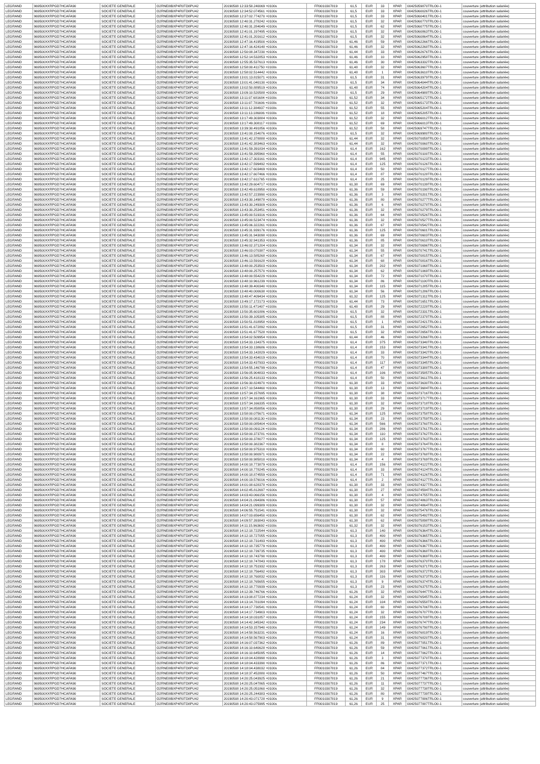| LEGRAND | 969500XXRPGD7HCAFA90 | SOCIETE GENERALE | O2RNE8IBXP4R0TD8PU42 | 20190508 12:33:58.240069 +0100s | FR0010307819 | 61,5 | EUR | 33 | XPAR | 00425059870TRLO0-1 | couverture (attribution salariée) |
| LEGRAND | 969500XXRPGD7HCAFA90 | SOCIETE GENERALE | O2RNE8IBXP4R0TD8PU42 | 20190508 12:34:52.074561 +0100s | FR0010307819 | 61,5 | EUR | 33 | XPAR | 00425060026TRLO0-1 | couverture (attribution salariée) |
| LEGRAND | 969500XXRPGD7HCAFA90 | SOCIETE GENERALE | O2RNE8IBXP4R0TD8PU42 | 20190508 12:37:02.774270 +0100s | FR0010307819 | 61,5 | EUR | 33 | XPAR | 00425060401TRLO0-1 | couverture (attribution salariée) |
| LEGRAND | 969500XXRPGD7HCAFA90 | SOCIETE GENERALE | O2RNE8IBXP4R0TD8PU42 | 20190508 12:40:31.278242 +0100s | FR0010307819 | 61,5 | EUR | 32 | XPAR | 00425060770TRLO0-1 | couverture (attribution salariée) |
| LEGRAND | 969500XXRPGD7HCAFA90 | SOCIETE GENERALE | O2RNE8IBXP4R0TD8PU42 | 20190508 12:40:31.284049 +0100s | FR0010307819 | 61,5 | EUR | 62 | XPAR | 00425060775TRLO0-1 | couverture (attribution salariée) |
| LEGRAND | 969500XXRPGD7HCAFA90 | SOCIETE GENERALE | O2RNE8IBXP4R0TD8PU42 | 20190508 12:41:01.197495 +0100s | FR0010307819 | 61,5 | EUR | 32 | XPAR | 00425060863TRLO0-1 | couverture (attribution salariée) |
| LEGRAND | 969500XXRPGD7HCAFA90 | SOCIETE GENERALE | O2RNE8IBXP4R0TD8PU42 | 20190508 12:41:01.201612 +0100s | FR0010307819 | 61,5 | EUR | 32 | XPAR | 00425060864TRLO0-1 | couverture (attribution salariée) |
| LEGRAND | 969500XXRPGD7HCAFA90 | SOCIETE GENERALE | O2RNE8IBXP4R0TD8PU42 | 20190508 12:47:16.419500 +0100s | FR0010307819 | 61,46 | EUR | 59 | XPAR | 00425062266TRLO0-1 | couverture (attribution salariée) |
| LEGRAND | 969500XXRPGD7HCAFA90 | SOCIETE GENERALE | O2RNE8IBXP4R0TD8PU42 | 20190508 12:47:16.424148 +0100s | FR0010307819 | 61,46 | EUR | 32 | XPAR | 00425062268TRLO0-1 | couverture (attribution salariée) |
| LEGRAND | 969500XXRPGD7HCAFA90 | SOCIETE GENERALE | O2RNE8IBXP4R0TD8PU42 | 20190508 12:50:08.347230 +0100s | FR0010307819 | 61,44 | EUR | 33 | XPAR | 00425062676TRLO0-1 | couverture (attribution salariée) |
| LEGRAND | 969500XXRPGD7HCAFA90 | SOCIETE GENERALE | O2RNE8IBXP4R0TD8PU42 | 20190508 12:52:14.532853 +0100s | FR0010307819 | 61,46 | EUR | 10 | XPAR | 00425062958TRLO0-1 | couverture (attribution salariée) |
| LEGRAND | 969500XXRPGD7HCAFA90 | SOCIETE GENERALE | O2RNE8IBXP4R0TD8PU42 | 20190508 12:55:35.537613 +0100s | FR0010307819 | 61,46 | EUR | 30 | XPAR | 00425063332TRLO0-1 | couverture (attribution salariée) |
| LEGRAND | 969500XXRPGD7HCAFA90 | SOCIETE GENERALE | O2RNE8IBXP4R0TD8PU42 | 20190508 12:58:00.411750 +0100s | FR0010307819 | 61,48 | EUR | 32 | XPAR | 00425063607TRLO0-1 | couverture (attribution salariée) |
| LEGRAND | 969500XXRPGD7HCAFA90 | SOCIETE GENERALE | O2RNE8IBXP4R0TD8PU42 | 20190508 12:58:02.514442 +0100s | FR0010307819 | 61,48 | EUR | 1 | XPAR | 00425063610TRLO0-1 | couverture (attribution salariée) |
| LEGRAND | 969500XXRPGD7HCAFA90 | SOCIETE GENERALE | O2RNE8IBXP4R0TD8PU42 | 20190508 13:01:13.815071 +0100s | FR0010307819 | 61,5 | EUR | 31 | XPAR | 00425063979TRLO0-1 | couverture (attribution salariée) |
| LEGRAND | 969500XXRPGD7HCAFA90 | SOCIETE GENERALE | O2RNE8IBXP4R0TD8PU42 | 20190508 13:01:41.040130 +0100s | FR0010307819 | 61,5 | EUR | 34 | XPAR | 00425064044TRLO0-1 | couverture (attribution salariée) |
| LEGRAND | 969500XXRPGD7HCAFA90 | SOCIETE GENERALE | O2RNE8IBXP4R0TD8PU42 | 20190508 13:02:50.889519 +0100s | FR0010307819 | 61,48 | EUR | 74 | XPAR | 00425064204TRLO0-1 | couverture (attribution salariée) |
| LEGRAND | 969500XXRPGD7HCAFA90 | SOCIETE GENERALE | O2RNE8IBXP4R0TD8PU42 | 20190508 13:09:10.520588 +0100s | FR0010307819 | 61,5 | EUR | 29 | XPAR | 00425064988TRLO0-1 | couverture (attribution salariée) |
| LEGRAND | 969500XXRPGD7HCAFA90 | SOCIETE GENERALE | O2RNE8IBXP4R0TD8PU42 | 20190508 13:11:07.681684 +0100s | FR0010307819 | 61,52 | EUR | 34 | XPAR | 00425065172TRLO0-1 | couverture (attribution salariée) |
| LEGRAND | 969500XXRPGD7HCAFA90 | SOCIETE GENERALE | O2RNE8IBXP4R0TD8PU42 | 20190508 13:11:07.781606 +0100s | FR0010307819 | 61,52 | EUR | 32 | XPAR | 00425065173TRLO0-1 | couverture (attribution salariée) |
| LEGRAND | 969500XXRPGD7HCAFA90 | SOCIETE GENERALE | O2RNE8IBXP4R0TD8PU42 | 20190508 13:11:12.384937 +0100s | FR0010307819 | 61,52 | EUR | 55 | XPAR | 00425065204TRLO0-1 | couverture (attribution salariée) |
| LEGRAND | 969500XXRPGD7HCAFA90 | SOCIETE GENERALE | O2RNE8IBXP4R0TD8PU42 | 20190508 13:11:13.186006 +0100s | FR0010307819 | 61,52 | EUR | 18 | XPAR | 00425065205TRLO0-1 | couverture (attribution salariée) |
| LEGRAND | 969500XXRPGD7HCAFA90 | SOCIETE GENERALE | O2RNE8IBXP4R0TD8PU42 | 20190508 13:17:49.303884 +0100s | FR0010307819 | 61,52 | EUR | 32 | XPAR | 00425066012TRLO0-1 | couverture (attribution salariée) |
| LEGRAND | 969500XXRPGD7HCAFA90 | SOCIETE GENERALE | O2RNE8IBXP4R0TD8PU42 | 20190508 13:17:49.308117 +0100s | FR0010307819 | 61,52 | EUR | 69 | XPAR | 00425066013TRLO0-1 | couverture (attribution salariée) |
| LEGRAND | 969500XXRPGD7HCAFA90 | SOCIETE GENERALE | O2RNE8IBXP4R0TD8PU42 | 20190508 13:39:30.491856 +0100s | FR0010307819 | 61,52 | EUR | 58 | XPAR | 00425069747TRLO0-1 | couverture (attribution salariée) |
| LEGRAND | 969500XXRPGD7HCAFA90 | SOCIETE GENERALE | O2RNE8IBXP4R0TD8PU42 | 20190508 13:41:00.154076 +0100s | FR0010307819 | 61,5 | EUR | 32 | XPAR | 00425069980TRLO0-1 | couverture (attribution salariée) |
| LEGRAND | 969500XXRPGD7HCAFA90 | SOCIETE GENERALE | O2RNE8IBXP4R0TD8PU42 | 20190508 13:41:42.378888 +0100s | FR0010307819 | 61,44 | EUR | 32 | XPAR | 00425070059TRLO0-1 | couverture (attribution salariée) |
| LEGRAND | 969500XXRPGD7HCAFA90 | SOCIETE GENERALE | O2RNE8IBXP4R0TD8PU42 | 20190508 13:41:42.383463 +0100s | FR0010307819 | 61,44 | EUR | 32 | XPAR | 00425070060TRLO0-1 | couverture (attribution salariée) |
| LEGRAND | 969500XXRPGD7HCAFA90 | SOCIETE GENERALE | O2RNE8IBXP4R0TD8PU42 | 20190508 13:41:59.391834 +0100s | FR0010307819 | 61,4 | EUR | 162 | XPAR | 00425070099TRLO0-1 | couverture (attribution salariée) |
| LEGRAND | 969500XXRPGD7HCAFA90 | SOCIETE GENERALE | O2RNE8IBXP4R0TD8PU42 | 20190508 13:41:59.395960 +0100s | FR0010307819 | 61,4 | EUR | 55 | XPAR | 00425070100TRLO0-1 | couverture (attribution salariée) |
| LEGRAND | 969500XXRPGD7HCAFA90 | SOCIETE GENERALE | O2RNE8IBXP4R0TD8PU42 | 20190508 13:42:17.303161 +0100s | FR0010307819 | 61,4 | EUR | 945 | XPAR | 00425070123TRLO0-1 | couverture (attribution salariée) |
| LEGRAND | 969500XXRPGD7HCAFA90 | SOCIETE GENERALE | O2RNE8IBXP4R0TD8PU42 | 20190508 13:42:17.599492 +0100s | FR0010307819 | 61,4 | EUR | 125 | XPAR | 00425070126TRLO0-1 | couverture (attribution salariée) |
| LEGRAND | 969500XXRPGD7HCAFA90 | SOCIETE GENERALE | O2RNE8IBXP4R0TD8PU42 | 20190508 13:42:17.603469 +0100s | FR0010307819 | 61,4 | EUR | 50 | XPAR | 00425070127TRLO0-1 | couverture (attribution salariée) |
| LEGRAND | 969500XXRPGD7HCAFA90 | SOCIETE GENERALE | O2RNE8IBXP4R0TD8PU42 | 20190508 13:42:17.607466 +0100s | FR0010307819 | 61,4 | EUR | 87 | XPAR | 00425070128TRLO0-1 | couverture (attribution salariée) |
| LEGRAND | 969500XXRPGD7HCAFA90 | SOCIETE GENERALE | O2RNE8IBXP4R0TD8PU42 | 20190508 13:42:17.611765 +0100s | FR0010307819 | 61,4 | EUR | 25 | XPAR | 00425070129TRLO0-1 | couverture (attribution salariée) |
| LEGRAND | 969500XXRPGD7HCAFA90 | SOCIETE GENERALE | O2RNE8IBXP4R0TD8PU42 | 20190508 13:42:29.604717 +0100s | FR0010307819 | 61,38 | EUR | 69 | XPAR | 00425070139TRLO0-1 | couverture (attribution salariée) |
| LEGRAND | 969500XXRPGD7HCAFA90 | SOCIETE GENERALE | O2RNE8IBXP4R0TD8PU42 | 20190508 13:42:49.618950 +0100s | FR0010307819 | 61,36 | EUR | 59 | XPAR | 00425070190TRLO0-1 | couverture (attribution salariée) |
| LEGRAND | 969500XXRPGD7HCAFA90 | SOCIETE GENERALE | O2RNE8IBXP4R0TD8PU42 | 20190508 13:42:57.223990 +0100s | FR0010307819 | 61,36 | EUR | 3 | XPAR | 00425070201TRLO0-1 | couverture (attribution salariée) |
| LEGRAND | 969500XXRPGD7HCAFA90 | SOCIETE GENERALE | O2RNE8IBXP4R0TD8PU42 | 20190508 13:43:30.149878 +0100s | FR0010307819 | 61,36 | EUR | 80 | XPAR | 00425070277TRLO0-1 | couverture (attribution salariée) |
| LEGRAND | 969500XXRPGD7HCAFA90 | SOCIETE GENERALE | O2RNE8IBXP4R0TD8PU42 | 20190508 13:43:30.249309 +0100s | FR0010307819 | 61,36 | EUR | 6 | XPAR | 00425070278TRLO0-1 | couverture (attribution salariée) |
| LEGRAND | 969500XXRPGD7HCAFA90 | SOCIETE GENERALE | O2RNE8IBXP4R0TD8PU42 | 20190508 13:43:30.253451 +0100s | FR0010307819 | 61,36 | EUR | 32 | XPAR | 00425070279TRLO0-1 | couverture (attribution salariée) |
| LEGRAND | 969500XXRPGD7HCAFA90 | SOCIETE GENERALE | O2RNE8IBXP4R0TD8PU42 | 20190508 13:45:00.519316 +0100s | FR0010307819 | 61,36 | EUR | 64 | XPAR | 00425070526TRLO0-1 | couverture (attribution salariée) |
| LEGRAND | 969500XXRPGD7HCAFA90 | SOCIETE GENERALE | O2RNE8IBXP4R0TD8PU42 | 20190508 13:45:00.523474 +0100s | FR0010307819 | 61,36 | EUR | 32 | XPAR | 00425070527TRLO0-1 | couverture (attribution salariée) |
| LEGRAND | 969500XXRPGD7HCAFA90 | SOCIETE GENERALE | O2RNE8IBXP4R0TD8PU42 | 20190508 13:45:06.322261 +0100s | FR0010307819 | 61,36 | EUR | 67 | XPAR | 00425070542TRLO0-1 | couverture (attribution salariée) |
| LEGRAND | 969500XXRPGD7HCAFA90 | SOCIETE GENERALE | O2RNE8IBXP4R0TD8PU42 | 20190508 13:45:31.939176 +0100s | FR0010307819 | 61,36 | EUR | 125 | XPAR | 00425070601TRLO0-1 | couverture (attribution salariée) |
| LEGRAND | 969500XXRPGD7HCAFA90 | SOCIETE GENERALE | O2RNE8IBXP4R0TD8PU42 | 20190508 13:45:31.943098 +0100s | FR0010307819 | 61,36 | EUR | 69 | XPAR | 00425070603TRLO0-1 | couverture (attribution salariée) |
| LEGRAND | 969500XXRPGD7HCAFA90 | SOCIETE GENERALE | O2RNE8IBXP4R0TD8PU42 | 20190508 13:45:32.941353 +0100s | FR0010307819 | 61,36 | EUR | 85 | XPAR | 00425070610TRLO0-1 | couverture (attribution salariée) |
| LEGRAND | 969500XXRPGD7HCAFA90 | SOCIETE GENERALE | O2RNE8IBXP4R0TD8PU42 | 20190508 13:46:02.371204 +0100s | FR0010307819 | 61,34 | EUR | 32 | XPAR | 00425070696TRLO0-1 | couverture (attribution salariée) |
| LEGRAND | 969500XXRPGD7HCAFA90 | SOCIETE GENERALE | O2RNE8IBXP4R0TD8PU42 | 20190508 13:46:03.070387 +0100s | FR0010307819 | 61,34 | EUR | 55 | XPAR | 00425070741TRLO0-1 | couverture (attribution salariée) |
| LEGRAND | 969500XXRPGD7HCAFA90 | SOCIETE GENERALE | O2RNE8IBXP4R0TD8PU42 | 20190508 13:46:13.585268 +0100s | FR0010307819 | 61,34 | EUR | 67 | XPAR | 00425070815TRLO0-1 | couverture (attribution salariée) |
| LEGRAND | 969500XXRPGD7HCAFA90 | SOCIETE GENERALE | O2RNE8IBXP4R0TD8PU42 | 20190508 13:46:13.591628 +0100s | FR0010307819 | 61,34 | EUR | 68 | XPAR | 00425070816TRLO0-1 | couverture (attribution salariée) |
| LEGRAND | 969500XXRPGD7HCAFA90 | SOCIETE GENERALE | O2RNE8IBXP4R0TD8PU42 | 20190508 13:48:00.253503 +0100s | FR0010307819 | 61,34 | EUR | 202 | XPAR | 00425071068TRLO0-1 | couverture (attribution salariée) |
| LEGRAND | 969500XXRPGD7HCAFA90 | SOCIETE GENERALE | O2RNE8IBXP4R0TD8PU42 | 20190508 13:48:00.257570 +0100s | FR0010307819 | 61,34 | EUR | 62 | XPAR | 00425071069TRLO0-1 | couverture (attribution salariée) |
| LEGRAND | 969500XXRPGD7HCAFA90 | SOCIETE GENERALE | O2RNE8IBXP4R0TD8PU42 | 20190508 13:48:00.554229 +0100s | FR0010307819 | 61,34 | EUR | 72 | XPAR | 00425071070TRLO0-1 | couverture (attribution salariée) |
| LEGRAND | 969500XXRPGD7HCAFA90 | SOCIETE GENERALE | O2RNE8IBXP4R0TD8PU42 | 20190508 13:48:10.961239 +0100s | FR0010307819 | 61,34 | EUR | 86 | XPAR | 00425071100TRLO0-1 | couverture (attribution salariée) |
| LEGRAND | 969500XXRPGD7HCAFA90 | SOCIETE GENERALE | O2RNE8IBXP4R0TD8PU42 | 20190508 13:48:39.400340 +0100s | FR0010307819 | 61,34 | EUR | 115 | XPAR | 00425071285TRLO0-1 | couverture (attribution salariée) |
| LEGRAND | 969500XXRPGD7HCAFA90 | SOCIETE GENERALE | O2RNE8IBXP4R0TD8PU42 | 20190508 13:48:40.000638 +0100s | FR0010307819 | 61,34 | EUR | 56 | XPAR | 00425071286TRLO0-1 | couverture (attribution salariée) |
| LEGRAND | 969500XXRPGD7HCAFA90 | SOCIETE GENERALE | O2RNE8IBXP4R0TD8PU42 | 20190508 13:48:47.409434 +0100s | FR0010307819 | 61,32 | EUR | 125 | XPAR | 00425071311TRLO0-1 | couverture (attribution salariée) |
| LEGRAND | 969500XXRPGD7HCAFA90 | SOCIETE GENERALE | O2RNE8IBXP4R0TD8PU42 | 20190508 13:49:17.172173 +0100s | FR0010307819 | 61,44 | EUR | 73 | XPAR | 00425071651TRLO0-1 | couverture (attribution salariée) |
| LEGRAND | 969500XXRPGD7HCAFA90 | SOCIETE GENERALE | O2RNE8IBXP4R0TD8PU42 | 20190508 13:50:11.471407 +0100s | FR0010307819 | 61,48 | EUR | 29 | XPAR | 00425072228TRLO0-1 | couverture (attribution salariée) |
| LEGRAND | 969500XXRPGD7HCAFA90 | SOCIETE GENERALE | O2RNE8IBXP4R0TD8PU42 | 20190508 13:50:35.601886 +0100s | FR0010307819 | 61,5 | EUR | 32 | XPAR | 00425072331TRLO0-1 | couverture (attribution salariée) |
| LEGRAND | 969500XXRPGD7HCAFA90 | SOCIETE GENERALE | O2RNE8IBXP4R0TD8PU42 | 20190508 13:50:39.105385 +0100s | FR0010307819 | 61,5 | EUR | 88 | XPAR | 00425072378TRLO0-1 | couverture (attribution salariée) |
| LEGRAND | 969500XXRPGD7HCAFA90 | SOCIETE GENERALE | O2RNE8IBXP4R0TD8PU42 | 20190508 13:50:51.818958 +0100s | FR0010307819 | 61,5 | EUR | 1 | XPAR | 00425072421TRLO0-1 | couverture (attribution salariée) |
| LEGRAND | 969500XXRPGD7HCAFA90 | SOCIETE GENERALE | O2RNE8IBXP4R0TD8PU42 | 20190508 13:51:41.672892 +0100s | FR0010307819 | 61,5 | EUR | 31 | XPAR | 00425072652TRLO0-1 | couverture (attribution salariée) |
| LEGRAND | 969500XXRPGD7HCAFA90 | SOCIETE GENERALE | O2RNE8IBXP4R0TD8PU42 | 20190508 13:51:41.677528 +0100s | FR0010307819 | 61,5 | EUR | 32 | XPAR | 00425072656TRLO0-1 | couverture (attribution salariée) |
| LEGRAND | 969500XXRPGD7HCAFA90 | SOCIETE GENERALE | O2RNE8IBXP4R0TD8PU42 | 20190508 13:54:02.509954 +0100s | FR0010307819 | 61,44 | EUR | 46 | XPAR | 00425073266TRLO0-1 | couverture (attribution salariée) |
| LEGRAND | 969500XXRPGD7HCAFA90 | SOCIETE GENERALE | O2RNE8IBXP4R0TD8PU42 | 20190508 13:54:33.134375 +0100s | FR0010307819 | 61,4 | EUR | 375 | XPAR | 00425073340TRLO0-1 | couverture (attribution salariée) |
| LEGRAND | 969500XXRPGD7HCAFA90 | SOCIETE GENERALE | O2RNE8IBXP4R0TD8PU42 | 20190508 13:54:33.138686 +0100s | FR0010307819 | 61,4 | EUR | 153 | XPAR | 00425073341TRLO0-1 | couverture (attribution salariée) |
| LEGRAND | 969500XXRPGD7HCAFA90 | SOCIETE GENERALE | O2RNE8IBXP4R0TD8PU42 | 20190508 13:54:33.142829 +0100s | FR0010307819 | 61,4 | EUR | 33 | XPAR | 00425073342TRLO0-1 | couverture (attribution salariée) |
| LEGRAND | 969500XXRPGD7HCAFA90 | SOCIETE GENERALE | O2RNE8IBXP4R0TD8PU42 | 20190508 13:54:33.434019 +0100s | FR0010307819 | 61,4 | EUR | 70 | XPAR | 00425073344TRLO0-1 | couverture (attribution salariée) |
| LEGRAND | 969500XXRPGD7HCAFA90 | SOCIETE GENERALE | O2RNE8IBXP4R0TD8PU42 | 20190508 13:54:33.437933 +0100s | FR0010307819 | 61,4 | EUR | 117 | XPAR | 00425073345TRLO0-1 | couverture (attribution salariée) |
| LEGRAND | 969500XXRPGD7HCAFA90 | SOCIETE GENERALE | O2RNE8IBXP4R0TD8PU42 | 20190508 13:54:55.146799 +0100s | FR0010307819 | 61,4 | EUR | 47 | XPAR | 00425073388TRLO0-1 | couverture (attribution salariée) |
| LEGRAND | 969500XXRPGD7HCAFA90 | SOCIETE GENERALE | O2RNE8IBXP4R0TD8PU42 | 20190508 13:56:05.904833 +0100s | FR0010307819 | 61,4 | EUR | 106 | XPAR | 00425073585TRLO0-1 | couverture (attribution salariée) |
| LEGRAND | 969500XXRPGD7HCAFA90 | SOCIETE GENERALE | O2RNE8IBXP4R0TD8PU42 | 20190508 13:56:25.418133 +0100s | FR0010307819 | 61,4 | EUR | 50 | XPAR | 00425073611TRLO0-1 | couverture (attribution salariée) |
| LEGRAND | 969500XXRPGD7HCAFA90 | SOCIETE GENERALE | O2RNE8IBXP4R0TD8PU42 | 20190508 13:56:30.824970 +0100s | FR0010307819 | 61,38 | EUR | 33 | XPAR | 00425073630TRLO0-1 | couverture (attribution salariée) |
| LEGRAND | 969500XXRPGD7HCAFA90 | SOCIETE GENERALE | O2RNE8IBXP4R0TD8PU42 | 20190508 13:57:10.544460 +0100s | FR0010307819 | 61,38 | EUR | 13 | XPAR | 00425073684TRLO0-1 | couverture (attribution salariée) |
| LEGRAND | 969500XXRPGD7HCAFA90 | SOCIETE GENERALE | O2RNE8IBXP4R0TD8PU42 | 20190508 13:57:34.157695 +0100s | FR0010307819 | 61,38 | EUR | 38 | XPAR | 00425073716TRLO0-1 | couverture (attribution salariée) |
| LEGRAND | 969500XXRPGD7HCAFA90 | SOCIETE GENERALE | O2RNE8IBXP4R0TD8PU42 | 20190508 13:57:34.161965 +0100s | FR0010307819 | 61,38 | EUR | 33 | XPAR | 00425073717TRLO0-1 | couverture (attribution salariée) |
| LEGRAND | 969500XXRPGD7HCAFA90 | SOCIETE GENERALE | O2RNE8IBXP4R0TD8PU42 | 20190508 13:57:34.166335 +0100s | FR0010307819 | 61,38 | EUR | 32 | XPAR | 00425073718TRLO0-1 | couverture (attribution salariée) |
| LEGRAND | 969500XXRPGD7HCAFA90 | SOCIETE GENERALE | O2RNE8IBXP4R0TD8PU42 | 20190508 13:57:34.858856 +0100s | FR0010307819 | 61,38 | EUR | 29 | XPAR | 00425073719TRLO0-1 | couverture (attribution salariée) |
| LEGRAND | 969500XXRPGD7HCAFA90 | SOCIETE GENERALE | O2RNE8IBXP4R0TD8PU42 | 20190508 13:58:00.075671 +0100s | FR0010307819 | 61,34 | EUR | 125 | XPAR | 00425073758TRLO0-1 | couverture (attribution salariée) |
| LEGRAND | 969500XXRPGD7HCAFA90 | SOCIETE GENERALE | O2RNE8IBXP4R0TD8PU42 | 20190508 13:58:00.081130 +0100s | FR0010307819 | 61,34 | EUR | 23 | XPAR | 00425073759TRLO0-1 | couverture (attribution salariée) |
| LEGRAND | 969500XXRPGD7HCAFA90 | SOCIETE GENERALE | O2RNE8IBXP4R0TD8PU42 | 20190508 13:58:00.085404 +0100s | FR0010307819 | 61,34 | EUR | 566 | XPAR | 00425073760TRLO0-1 | couverture (attribution salariée) |
| LEGRAND | 969500XXRPGD7HCAFA90 | SOCIETE GENERALE | O2RNE8IBXP4R0TD8PU42 | 20190508 13:58:00.091124 +0100s | FR0010307819 | 61,34 | EUR | 286 | XPAR | 00425073761TRLO0-1 | couverture (attribution salariée) |
| LEGRAND | 969500XXRPGD7HCAFA90 | SOCIETE GENERALE | O2RNE8IBXP4R0TD8PU42 | 20190508 13:58:00.373781 +0100s | FR0010307819 | 61,34 | EUR | 110 | XPAR | 00425073762TRLO0-1 | couverture (attribution salariée) |
| LEGRAND | 969500XXRPGD7HCAFA90 | SOCIETE GENERALE | O2RNE8IBXP4R0TD8PU42 | 20190508 13:58:00.378077 +0100s | FR0010307819 | 61,34 | EUR | 125 | XPAR | 00425073763TRLO0-1 | couverture (attribution salariée) |
| LEGRAND | 969500XXRPGD7HCAFA90 | SOCIETE GENERALE | O2RNE8IBXP4R0TD8PU42 | 20190508 13:58:00.382367 +0100s | FR0010307819 | 61,34 | EUR | 8 | XPAR | 00425073764TRLO0-1 | couverture (attribution salariée) |
| LEGRAND | 969500XXRPGD7HCAFA90 | SOCIETE GENERALE | O2RNE8IBXP4R0TD8PU42 | 20190508 13:58:00.975310 +0100s | FR0010307819 | 61,34 | EUR | 60 | XPAR | 00425073767TRLO0-1 | couverture (attribution salariée) |
| LEGRAND | 969500XXRPGD7HCAFA90 | SOCIETE GENERALE | O2RNE8IBXP4R0TD8PU42 | 20190508 13:58:00.980971 +0100s | FR0010307819 | 61,34 | EUR | 22 | XPAR | 00425073768TRLO0-1 | couverture (attribution salariée) |
| LEGRAND | 969500XXRPGD7HCAFA90 | SOCIETE GENERALE | O2RNE8IBXP4R0TD8PU42 | 20190508 13:58:00.985810 +0100s | FR0010307819 | 61,34 | EUR | 4 | XPAR | 00425073769TRLO0-1 | couverture (attribution salariée) |
| LEGRAND | 969500XXRPGD7HCAFA90 | SOCIETE GENERALE | O2RNE8IBXP4R0TD8PU42 | 20190508 14:00:18.773879 +0100s | FR0010307819 | 61,4 | EUR | 156 | XPAR | 00425074122TRLO0-1 | couverture (attribution salariée) |
| LEGRAND | 969500XXRPGD7HCAFA90 | SOCIETE GENERALE | O2RNE8IBXP4R0TD8PU42 | 20190508 14:00:18.778245 +0100s | FR0010307819 | 61,4 | EUR | 33 | XPAR | 00425074124TRLO0-1 | couverture (attribution salariée) |
| LEGRAND | 969500XXRPGD7HCAFA90 | SOCIETE GENERALE | O2RNE8IBXP4R0TD8PU42 | 20190508 14:00:18.874559 +0100s | FR0010307819 | 61,4 | EUR | 71 | XPAR | 00425074126TRLO0-1 | couverture (attribution salariée) |
| LEGRAND | 969500XXRPGD7HCAFA90 | SOCIETE GENERALE | O2RNE8IBXP4R0TD8PU42 | 20190508 14:00:19.576016 +0100s | FR0010307819 | 61,4 | EUR | 2 | XPAR | 00425074127TRLO0-1 | couverture (attribution salariée) |
| LEGRAND | 969500XXRPGD7HCAFA90 | SOCIETE GENERALE | O2RNE8IBXP4R0TD8PU42 | 20190508 14:01:08.628378 +0100s | FR0010307819 | 61,38 | EUR | 33 | XPAR | 00425074327TRLO0-1 | couverture (attribution salariée) |
| LEGRAND | 969500XXRPGD7HCAFA90 | SOCIETE GENERALE | O2RNE8IBXP4R0TD8PU42 | 20190508 14:02:45.812697 +0100s | FR0010307819 | 61,38 | EUR | 27 | XPAR | 00425074594TRLO0-1 | couverture (attribution salariée) |
| LEGRAND | 969500XXRPGD7HCAFA90 | SOCIETE GENERALE | O2RNE8IBXP4R0TD8PU42 | 20190508 14:03:43.066156 +0100s | FR0010307819 | 61,38 | EUR | 4 | XPAR | 00425074755TRLO0-1 | couverture (attribution salariée) |
| LEGRAND | 969500XXRPGD7HCAFA90 | SOCIETE GENERALE | O2RNE8IBXP4R0TD8PU42 | 20190508 14:04:21.094386 +0100s | FR0010307819 | 61,38 | EUR | 57 | XPAR | 00425074863TRLO0-1 | couverture (attribution salariée) |
| LEGRAND | 969500XXRPGD7HCAFA90 | SOCIETE GENERALE | O2RNE8IBXP4R0TD8PU42 | 20190508 14:04:21.099389 +0100s | FR0010307819 | 61,38 | EUR | 32 | XPAR | 00425074864TRLO0-1 | couverture (attribution salariée) |
| LEGRAND | 969500XXRPGD7HCAFA90 | SOCIETE GENERALE | O2RNE8IBXP4R0TD8PU42 | 20190508 14:06:55.751541 +0100s | FR0010307819 | 61,38 | EUR | 32 | XPAR | 00425075476TRLO0-1 | couverture (attribution salariée) |
| LEGRAND | 969500XXRPGD7HCAFA90 | SOCIETE GENERALE | O2RNE8IBXP4R0TD8PU42 | 20190508 14:07:03.656450 +0100s | FR0010307819 | 61,38 | EUR | 62 | XPAR | 00425075492TRLO0-1 | couverture (attribution salariée) |
| LEGRAND | 969500XXRPGD7HCAFA90 | SOCIETE GENERALE | O2RNE8IBXP4R0TD8PU42 | 20190508 14:09:57.393843 +0100s | FR0010307819 | 61,38 | EUR | 62 | XPAR | 00425075898TRLO0-1 | couverture (attribution salariée) |
| LEGRAND | 969500XXRPGD7HCAFA90 | SOCIETE GENERALE | O2RNE8IBXP4R0TD8PU42 | 20190508 14:11:15.963692 +0100s | FR0010307819 | 61,32 | EUR | 32 | XPAR | 00425076153TRLO0-1 | couverture (attribution salariée) |
| LEGRAND | 969500XXRPGD7HCAFA90 | SOCIETE GENERALE | O2RNE8IBXP4R0TD8PU42 | 20190508 14:12:18.722544 +0100s | FR0010307819 | 61,3 | EUR | 140 | XPAR | 00425076364TRLO0-1 | couverture (attribution salariée) |
| LEGRAND | 969500XXRPGD7HCAFA90 | SOCIETE GENERALE | O2RNE8IBXP4R0TD8PU42 | 20190508 14:12:18.727055 +0100s | FR0010307819 | 61,3 | EUR | 400 | XPAR | 00425076365TRLO0-1 | couverture (attribution salariée) |
| LEGRAND | 969500XXRPGD7HCAFA90 | SOCIETE GENERALE | O2RNE8IBXP4R0TD8PU42 | 20190508 14:12:18.731493 +0100s | FR0010307819 | 61,3 | EUR | 400 | XPAR | 00425076366TRLO0-1 | couverture (attribution salariée) |
| LEGRAND | 969500XXRPGD7HCAFA90 | SOCIETE GENERALE | O2RNE8IBXP4R0TD8PU42 | 20190508 14:12:18.735779 +0100s | FR0010307819 | 61,3 | EUR | 400 | XPAR | 00425076367TRLO0-1 | couverture (attribution salariée) |
| LEGRAND | 969500XXRPGD7HCAFA90 | SOCIETE GENERALE | O2RNE8IBXP4R0TD8PU42 | 20190508 14:12:18.739735 +0100s | FR0010307819 | 61,3 | EUR | 400 | XPAR | 00425076368TRLO0-1 | couverture (attribution salariée) |
| LEGRAND | 969500XXRPGD7HCAFA90 | SOCIETE GENERALE | O2RNE8IBXP4R0TD8PU42 | 20190508 14:12:18.743790 +0100s | FR0010307819 | 61,3 | EUR | 400 | XPAR | 00425076369TRLO0-1 | couverture (attribution salariée) |
| LEGRAND | 969500XXRPGD7HCAFA90 | SOCIETE GENERALE | O2RNE8IBXP4R0TD8PU42 | 20190508 14:12:18.747843 +0100s | FR0010307819 | 61,3 | EUR | 178 | XPAR | 00425076370TRLO0-1 | couverture (attribution salariée) |
| LEGRAND | 969500XXRPGD7HCAFA90 | SOCIETE GENERALE | O2RNE8IBXP4R0TD8PU42 | 20190508 14:12:18.751932 +0100s | FR0010307819 | 61,3 | EUR | 263 | XPAR | 00425076371TRLO0-1 | couverture (attribution salariée) |
| LEGRAND | 969500XXRPGD7HCAFA90 | SOCIETE GENERALE | O2RNE8IBXP4R0TD8PU42 | 20190508 14:12:18.756492 +0100s | FR0010307819 | 61,3 | EUR | 303 | XPAR | 00425076372TRLO0-1 | couverture (attribution salariée) |
| LEGRAND | 969500XXRPGD7HCAFA90 | SOCIETE GENERALE | O2RNE8IBXP4R0TD8PU42 | 20190508 14:12:18.760832 +0100s | FR0010307819 | 61,3 | EUR | 116 | XPAR | 00425076373TRLO0-1 | couverture (attribution salariée) |
| LEGRAND | 969500XXRPGD7HCAFA90 | SOCIETE GENERALE | O2RNE8IBXP4R0TD8PU42 | 20190508 14:12:18.765655 +0100s | FR0010307819 | 61,3 | EUR | 9 | XPAR | 00425076374TRLO0-1 | couverture (attribution salariée) |
| LEGRAND | 969500XXRPGD7HCAFA90 | SOCIETE GENERALE | O2RNE8IBXP4R0TD8PU42 | 20190508 14:12:18.770939 +0100s | FR0010307819 | 61,3 | EUR | 23 | XPAR | 00425076375TRLO0-1 | couverture (attribution salariée) |
| LEGRAND | 969500XXRPGD7HCAFA90 | SOCIETE GENERALE | O2RNE8IBXP4R0TD8PU42 | 20190508 14:12:39.746766 +0100s | FR0010307819 | 61,26 | EUR | 32 | XPAR | 00425076447TRLO0-1 | couverture (attribution salariée) |
| LEGRAND | 969500XXRPGD7HCAFA90 | SOCIETE GENERALE | O2RNE8IBXP4R0TD8PU42 | 20190508 14:13:08.877234 +0100s | FR0010307819 | 61,24 | EUR | 32 | XPAR | 00425076545TRLO0-1 | couverture (attribution salariée) |
| LEGRAND | 969500XXRPGD7HCAFA90 | SOCIETE GENERALE | O2RNE8IBXP4R0TD8PU42 | 20190508 14:13:14.781094 +0100s | FR0010307819 | 61,24 | EUR | 104 | XPAR | 00425076558TRLO0-1 | couverture (attribution salariée) |
| LEGRAND | 969500XXRPGD7HCAFA90 | SOCIETE GENERALE | O2RNE8IBXP4R0TD8PU42 | 20190508 14:14:17.730541 +0100s | FR0010307819 | 61,24 | EUR | 60 | XPAR | 00425076706TRLO0-1 | couverture (attribution salariée) |
| LEGRAND | 969500XXRPGD7HCAFA90 | SOCIETE GENERALE | O2RNE8IBXP4R0TD8PU42 | 20190508 14:14:17.734903 +0100s | FR0010307819 | 61,24 | EUR | 32 | XPAR | 00425076707TRLO0-1 | couverture (attribution salariée) |
| LEGRAND | 969500XXRPGD7HCAFA90 | SOCIETE GENERALE | O2RNE8IBXP4R0TD8PU42 | 20190508 14:14:18.031857 +0100s | FR0010307819 | 61,24 | EUR | 155 | XPAR | 00425076709TRLO0-1 | couverture (attribution salariée) |
| LEGRAND | 969500XXRPGD7HCAFA90 | SOCIETE GENERALE | O2RNE8IBXP4R0TD8PU42 | 20190508 14:14:42.345342 +0100s | FR0010307819 | 61,24 | EUR | 234 | XPAR | 00425076747TRLO0-1 | couverture (attribution salariée) |
| LEGRAND | 969500XXRPGD7HCAFA90 | SOCIETE GENERALE | O2RNE8IBXP4R0TD8PU42 | 20190508 14:14:53.157940 +0100s | FR0010307819 | 61,24 | EUR | 149 | XPAR | 00425076790TRLO0-1 | couverture (attribution salariée) |
| LEGRAND | 969500XXRPGD7HCAFA90 | SOCIETE GENERALE | O2RNE8IBXP4R0TD8PU42 | 20190508 14:14:58.563231 +0100s | FR0010307819 | 61,24 | EUR | 16 | XPAR | 00425076819TRLO0-1 | couverture (attribution salariée) |
| LEGRAND | 969500XXRPGD7HCAFA90 | SOCIETE GENERALE | O2RNE8IBXP4R0TD8PU42 | 20190508 14:14:58.567903 +0100s | FR0010307819 | 61,24 | EUR | 31 | XPAR | 00425076820TRLO0-1 | couverture (attribution salariée) |
| LEGRAND | 969500XXRPGD7HCAFA90 | SOCIETE GENERALE | O2RNE8IBXP4R0TD8PU42 | 20190508 14:16:07.037362 +0100s | FR0010307819 | 61,26 | EUR | 89 | XPAR | 00425077051TRLO0-1 | couverture (attribution salariée) |
| LEGRAND | 969500XXRPGD7HCAFA90 | SOCIETE GENERALE | O2RNE8IBXP4R0TD8PU42 | 20190508 14:16:10.640628 +0100s | FR0010307819 | 61,26 | EUR | 59 | XPAR | 00425077061TRLO0-1 | couverture (attribution salariée) |
| LEGRAND | 969500XXRPGD7HCAFA90 | SOCIETE GENERALE | O2RNE8IBXP4R0TD8PU42 | 20190508 14:16:10.645095 +0100s | FR0010307819 | 61,26 | EUR | 14 | XPAR | 00425077062TRLO0-1 | couverture (attribution salariée) |
| LEGRAND | 969500XXRPGD7HCAFA90 | SOCIETE GENERALE | O2RNE8IBXP4R0TD8PU42 | 20190508 14:18:04.428998 +0100s | FR0010307819 | 61,26 | EUR | 3 | XPAR | 00425077370TRLO0-1 | couverture (attribution salariée) |
| LEGRAND | 969500XXRPGD7HCAFA90 | SOCIETE GENERALE | O2RNE8IBXP4R0TD8PU42 | 20190508 14:18:04.433390 +0100s | FR0010307819 | 61,26 | EUR | 86 | XPAR | 00425077371TRLO0-1 | couverture (attribution salariée) |
| LEGRAND | 969500XXRPGD7HCAFA90 | SOCIETE GENERALE | O2RNE8IBXP4R0TD8PU42 | 20190508 14:18:04.438032 +0100s | FR0010307819 | 61,26 | EUR | 84 | XPAR | 00425077372TRLO0-1 | couverture (attribution salariée) |
| LEGRAND | 969500XXRPGD7HCAFA90 | SOCIETE GENERALE | O2RNE8IBXP4R0TD8PU42 | 20190508 14:18:37.452880 +0100s | FR0010307819 | 61,26 | EUR | 50 | XPAR | 00425077467TRLO0-1 | couverture (attribution salariée) |
| LEGRAND | 969500XXRPGD7HCAFA90 | SOCIETE GENERALE | O2RNE8IBXP4R0TD8PU42 | 20190508 14:20:25.043925 +0100s | FR0010307819 | 61,26 | EUR | 21 | XPAR | 00425077736TRLO0-1 | couverture (attribution salariée) |
| LEGRAND | 969500XXRPGD7HCAFA90 | SOCIETE GENERALE | O2RNE8IBXP4R0TD8PU42 | 20190508 14:20:25.047865 +0100s | FR0010307819 | 61,26 | EUR | 11 | XPAR | 00425077737TRLO0-1 | couverture (attribution salariée) |
| LEGRAND | 969500XXRPGD7HCAFA90 | SOCIETE GENERALE | O2RNE8IBXP4R0TD8PU42 | 20190508 14:20:25.051860 +0100s | FR0010307819 | 61,26 | EUR | 32 | XPAR | 00425077738TRLO0-1 | couverture (attribution salariée) |
| LEGRAND | 969500XXRPGD7HCAFA90 | SOCIETE GENERALE | O2RNE8IBXP4R0TD8PU42 | 20190508 14:20:25.244383 +0100s | FR0010307819 | 61,26 | EUR | 80 | XPAR | 00425077739TRLO0-1 | couverture (attribution salariée) |
| LEGRAND | 969500XXRPGD7HCAFA90 | SOCIETE GENERALE | O2RNE8IBXP4R0TD8PU42 | 20190508 14:20:43.071728 +0100s | FR0010307819 | 61,26 | EUR | 9 | XPAR | 00425077886TRLO0-1 | couverture (attribution salariée) |
| LEGRAND | 969500XXRPGD7HCAFA90 | SOCIETE GENERALE | O2RNE8IBXP4R0TD8PU42 | 20190508 14:20:43.075995 +0100s | FR0010307819 | 61,26 | EUR | 25 | XPAR | 00425077887TRLO0-1 | couverture (attribution salariée) |